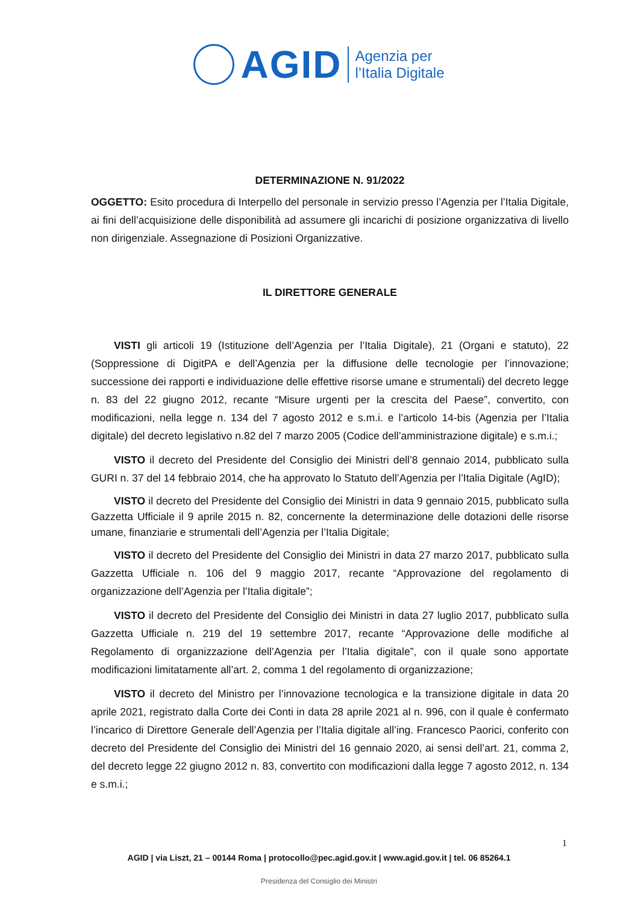AGID
Agenzia per
l’Italia Digitale
DETERMINAZIONE N. 91/2022
OGGETTO: Esito procedura di Interpello del personale in servizio presso l’Agenzia per l’Italia Digitale, ai fini dell’acquisizione delle disponibilità ad assumere gli incarichi di posizione organizzativa di livello non dirigenziale. Assegnazione di Posizioni Organizzative.
IL DIRETTORE GENERALE
VISTI gli articoli 19 (Istituzione dell’Agenzia per l’Italia Digitale), 21 (Organi e statuto), 22 (Soppressione di DigitPA e dell’Agenzia per la diffusione delle tecnologie per l’innovazione; successione dei rapporti e individuazione delle effettive risorse umane e strumentali) del decreto legge n. 83 del 22 giugno 2012, recante “Misure urgenti per la crescita del Paese”, convertito, con modificazioni, nella legge n. 134 del 7 agosto 2012 e s.m.i. e l’articolo 14-bis (Agenzia per l’Italia digitale) del decreto legislativo n.82 del 7 marzo 2005 (Codice dell’amministrazione digitale) e s.m.i.;
VISTO il decreto del Presidente del Consiglio dei Ministri dell’8 gennaio 2014, pubblicato sulla GURI n. 37 del 14 febbraio 2014, che ha approvato lo Statuto dell’Agenzia per l’Italia Digitale (AgID);
VISTO il decreto del Presidente del Consiglio dei Ministri in data 9 gennaio 2015, pubblicato sulla Gazzetta Ufficiale il 9 aprile 2015 n. 82, concernente la determinazione delle dotazioni delle risorse umane, finanziarie e strumentali dell’Agenzia per l’Italia Digitale;
VISTO il decreto del Presidente del Consiglio dei Ministri in data 27 marzo 2017, pubblicato sulla Gazzetta Ufficiale n. 106 del 9 maggio 2017, recante “Approvazione del regolamento di organizzazione dell’Agenzia per l’Italia digitale”;
VISTO il decreto del Presidente del Consiglio dei Ministri in data 27 luglio 2017, pubblicato sulla Gazzetta Ufficiale n. 219 del 19 settembre 2017, recante “Approvazione delle modifiche al Regolamento di organizzazione dell’Agenzia per l’Italia digitale”, con il quale sono apportate modificazioni limitatamente all’art. 2, comma 1 del regolamento di organizzazione;
VISTO il decreto del Ministro per l’innovazione tecnologica e la transizione digitale in data 20 aprile 2021, registrato dalla Corte dei Conti in data 28 aprile 2021 al n. 996, con il quale è confermato l’incarico di Direttore Generale dell’Agenzia per l’Italia digitale all’ing. Francesco Paorici, conferito con decreto del Presidente del Consiglio dei Ministri del 16 gennaio 2020, ai sensi dell’art. 21, comma 2, del decreto legge 22 giugno 2012 n. 83, convertito con modificazioni dalla legge 7 agosto 2012, n. 134 e s.m.i.;
1
AGID | via Liszt, 21 – 00144 Roma | protocollo@pec.agid.gov.it | www.agid.gov.it | tel. 06 85264.1
Presidenza del Consiglio dei Ministri